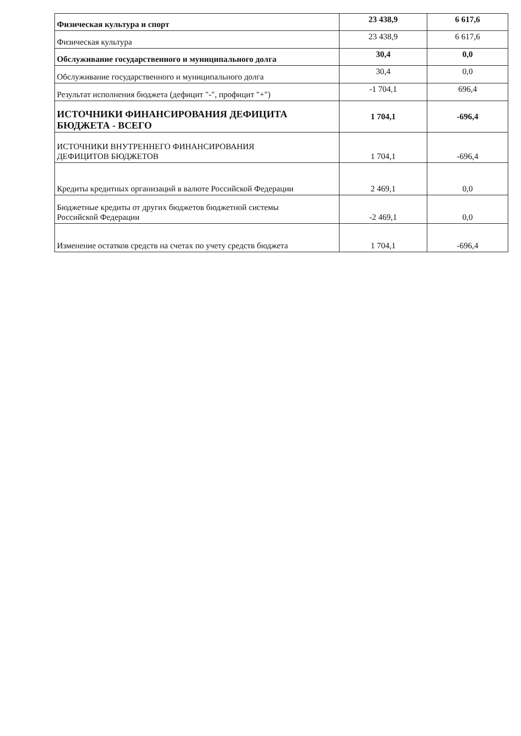| Физическая культура и спорт | 23 438,9 | 6 617,6 |
| Физическая культура | 23 438,9 | 6 617,6 |
| Обслуживание государственного и муниципального долга | 30,4 | 0,0 |
| Обслуживание государственного и муниципального долга | 30,4 | 0,0 |
| Результат исполнения бюджета (дефицит "-", профицит "+") | -1 704,1 | 696,4 |
| ИСТОЧНИКИ ФИНАНСИРОВАНИЯ ДЕФИЦИТА БЮДЖЕТА - ВСЕГО | 1 704,1 | -696,4 |
| ИСТОЧНИКИ ВНУТРЕННЕГО ФИНАНСИРОВАНИЯ ДЕФИЦИТОВ БЮДЖЕТОВ | 1 704,1 | -696,4 |
| Кредиты кредитных организаций в валюте Российской Федерации | 2 469,1 | 0,0 |
| Бюджетные кредиты от других бюджетов бюджетной системы Российской Федерации | -2 469,1 | 0,0 |
| Изменение остатков средств на счетах по учету средств бюджета | 1 704,1 | -696,4 |